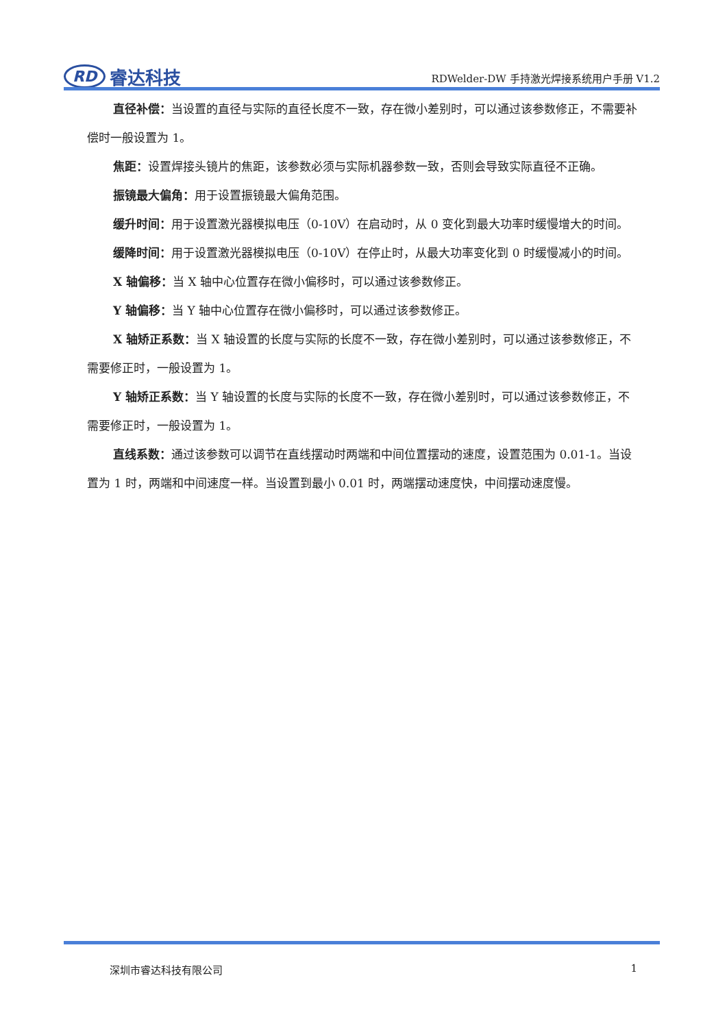RD 睿达科技
RDWelder-DW 手持激光焊接系统用户手册 V1.2
直径补偿：当设置的直径与实际的直径长度不一致，存在微小差别时，可以通过该参数修正，不需要补偿时一般设置为 1。
焦距：设置焊接头镜片的焦距，该参数必须与实际机器参数一致，否则会导致实际直径不正确。
振镜最大偏角：用于设置振镜最大偏角范围。
缓升时间：用于设置激光器模拟电压（0-10V）在启动时，从 0 变化到最大功率时缓慢增大的时间。
缓降时间：用于设置激光器模拟电压（0-10V）在停止时，从最大功率变化到 0 时缓慢减小的时间。
X 轴偏移：当 X 轴中心位置存在微小偏移时，可以通过该参数修正。
Y 轴偏移：当 Y 轴中心位置存在微小偏移时，可以通过该参数修正。
X 轴矫正系数：当 X 轴设置的长度与实际的长度不一致，存在微小差别时，可以通过该参数修正，不需要修正时，一般设置为 1。
Y 轴矫正系数：当 Y 轴设置的长度与实际的长度不一致，存在微小差别时，可以通过该参数修正，不需要修正时，一般设置为 1。
直线系数：通过该参数可以调节在直线摆动时两端和中间位置摆动的速度，设置范围为 0.01-1。当设置为 1 时，两端和中间速度一样。当设置到最小 0.01 时，两端摆动速度快，中间摆动速度慢。
深圳市睿达科技有限公司 1